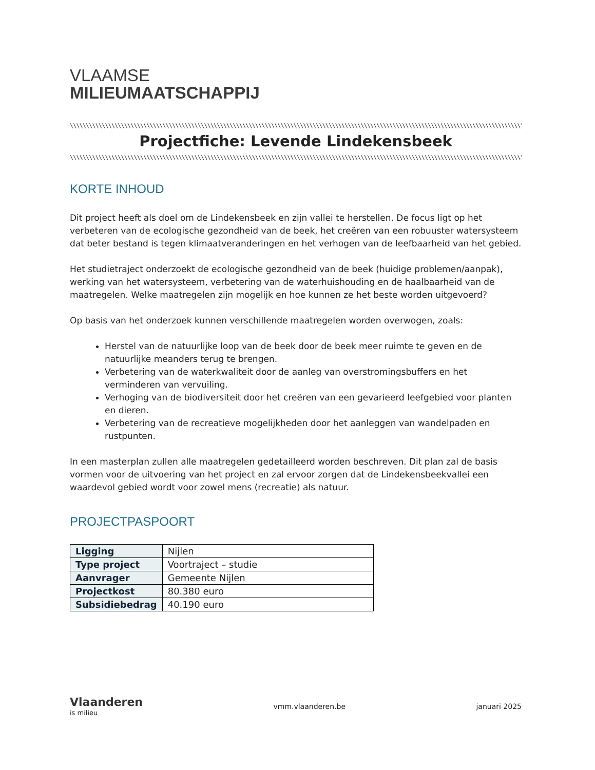VLAAMSE
MILIEUMAATSCHAPPIJ
\\\\\\\\\\\\\\\\\\\\\\\\\\\\\\\\\\\\\\\\\\\\\\\\\\\\\\\\\\\\\\\\\\\\\\\\\\\\\\\\\\\\\\\\\\\\\\\\\\\\\\\\\\\\\\\\\\\\\\\\\\\\\\\\\\\\\\\\\\\\\\\\\\\\\\\\\\\\\\\\\\\\\\\\\\\\\\\\\\\\\\\\\\\\\\\\\\\\\\\\\\\\\\\\\\
Projectfiche: Levende Lindekensbeek
\\\\\\\\\\\\\\\\\\\\\\\\\\\\\\\\\\\\\\\\\\\\\\\\\\\\\\\\\\\\\\\\\\\\\\\\\\\\\\\\\\\\\\\\\\\\\\\\\\\\\\\\\\\\\\\\\\\\\\\\\\\\\\\\\\\\\\\\\\\\\\\\\\\\\\\\\\\\\\\\\\\\\\\\\\\\\\\\\\\\\\\\\\\\\\\\\\\\\\\\\\\\\\\\\\\\\\\\\\\\\\\\\\\\\\
KORTE INHOUD
Dit project heeft als doel om de Lindekensbeek en zijn vallei te herstellen. De focus ligt op het verbeteren van de ecologische gezondheid van de beek, het creëren van een robuuster watersysteem dat beter bestand is tegen klimaatveranderingen en het verhogen van de leefbaarheid van het gebied.
Het studietraject onderzoekt de ecologische gezondheid van de beek (huidige problemen/aanpak), werking van het watersysteem, verbetering van de waterhuishouding en de haalbaarheid van de maatregelen. Welke maatregelen zijn mogelijk en hoe kunnen ze het beste worden uitgevoerd?
Op basis van het onderzoek kunnen verschillende maatregelen worden overwogen, zoals:
Herstel van de natuurlijke loop van de beek door de beek meer ruimte te geven en de natuurlijke meanders terug te brengen.
Verbetering van de waterkwaliteit door de aanleg van overstromingsbuffers en het verminderen van vervuiling.
Verhoging van de biodiversiteit door het creëren van een gevarieerd leefgebied voor planten en dieren.
Verbetering van de recreatieve mogelijkheden door het aanleggen van wandelpaden en rustpunten.
In een masterplan zullen alle maatregelen gedetailleerd worden beschreven. Dit plan zal de basis vormen voor de uitvoering van het project en zal ervoor zorgen dat de Lindekensbeekvallei een waardevol gebied wordt voor zowel mens (recreatie) als natuur.
PROJECTPASPOORT
| Ligging | Nijlen |
| Type project | Voortraject – studie |
| Aanvrager | Gemeente Nijlen |
| Projectkost | 80.380 euro |
| Subsidiebedrag | 40.190 euro |
Vlaanderen
is milieu
vmm.vlaanderen.be januari 2025